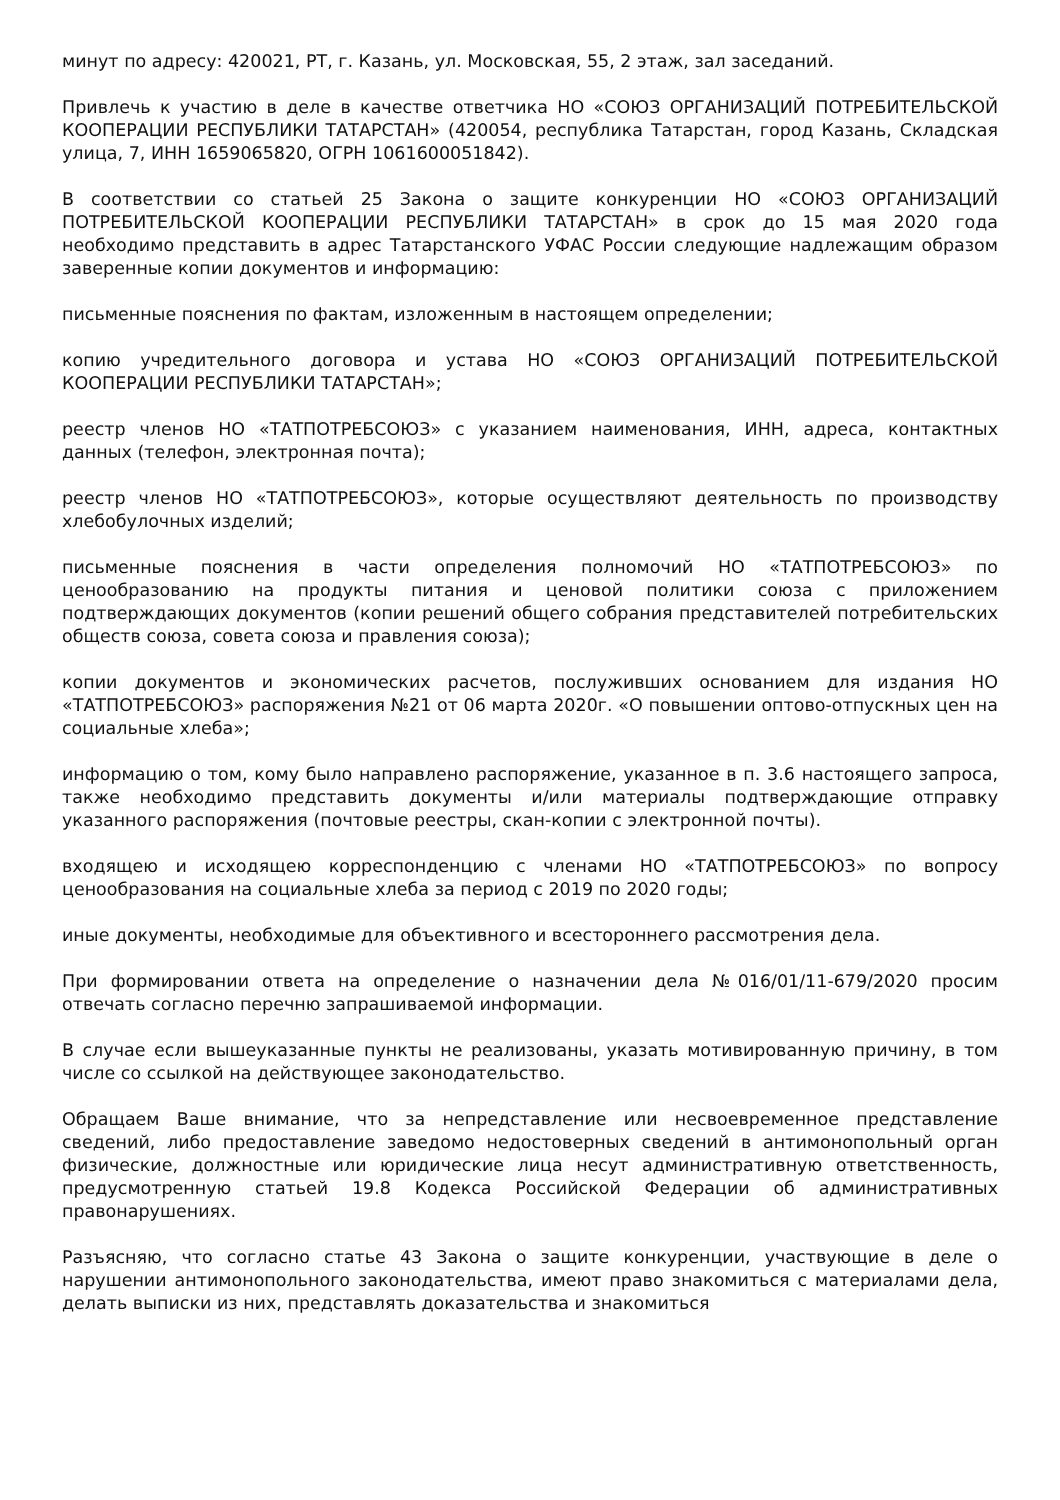минут по адресу: 420021, РТ, г. Казань, ул. Московская, 55, 2 этаж, зал заседаний.
Привлечь к участию в деле в качестве ответчика НО «СОЮЗ ОРГАНИЗАЦИЙ ПОТРЕБИТЕЛЬСКОЙ КООПЕРАЦИИ РЕСПУБЛИКИ ТАТАРСТАН» (420054, республика Татарстан, город Казань, Складская улица, 7, ИНН 1659065820, ОГРН 1061600051842).
В соответствии со статьей 25 Закона о защите конкуренции НО «СОЮЗ ОРГАНИЗАЦИЙ ПОТРЕБИТЕЛЬСКОЙ КООПЕРАЦИИ РЕСПУБЛИКИ ТАТАРСТАН» в срок до 15 мая 2020 года необходимо представить в адрес Татарстанского УФАС России следующие надлежащим образом заверенные копии документов и информацию:
письменные пояснения по фактам, изложенным в настоящем определении;
копию учредительного договора и устава НО «СОЮЗ ОРГАНИЗАЦИЙ ПОТРЕБИТЕЛЬСКОЙ КООПЕРАЦИИ РЕСПУБЛИКИ ТАТАРСТАН»;
реестр членов НО «ТАТПОТРЕБСОЮЗ» с указанием наименования, ИНН, адреса, контактных данных (телефон, электронная почта);
реестр членов НО «ТАТПОТРЕБСОЮЗ», которые осуществляют деятельность по производству хлебобулочных изделий;
письменные пояснения в части определения полномочий НО «ТАТПОТРЕБСОЮЗ» по ценообразованию на продукты питания и ценовой политики союза с приложением подтверждающих документов (копии решений общего собрания представителей потребительских обществ союза, совета союза и правления союза);
копии документов и экономических расчетов, послуживших основанием для издания НО «ТАТПОТРЕБСОЮЗ» распоряжения №21 от 06 марта 2020г. «О повышении оптово-отпускных цен на социальные хлеба»;
информацию о том, кому было направлено распоряжение, указанное в п. 3.6 настоящего запроса, также необходимо представить документы и/или материалы подтверждающие отправку указанного распоряжения (почтовые реестры, скан-копии с электронной почты).
входящею и исходящею корреспонденцию с членами НО «ТАТПОТРЕБСОЮЗ» по вопросу ценообразования на социальные хлеба за период с 2019 по 2020 годы;
иные документы, необходимые для объективного и всестороннего рассмотрения дела.
При формировании ответа на определение о назначении дела №016/01/11-679/2020 просим отвечать согласно перечню запрашиваемой информации.
В случае если вышеуказанные пункты не реализованы, указать мотивированную причину, в том числе со ссылкой на действующее законодательство.
Обращаем Ваше внимание, что за непредставление или несвоевременное представление сведений, либо предоставление заведомо недостоверных сведений в антимонопольный орган физические, должностные или юридические лица несут административную ответственность, предусмотренную статьей 19.8 Кодекса Российской Федерации об административных правонарушениях.
Разъясняю, что согласно статье 43 Закона о защите конкуренции, участвующие в деле о нарушении антимонопольного законодательства, имеют право знакомиться с материалами дела, делать выписки из них, представлять доказательства и знакомиться